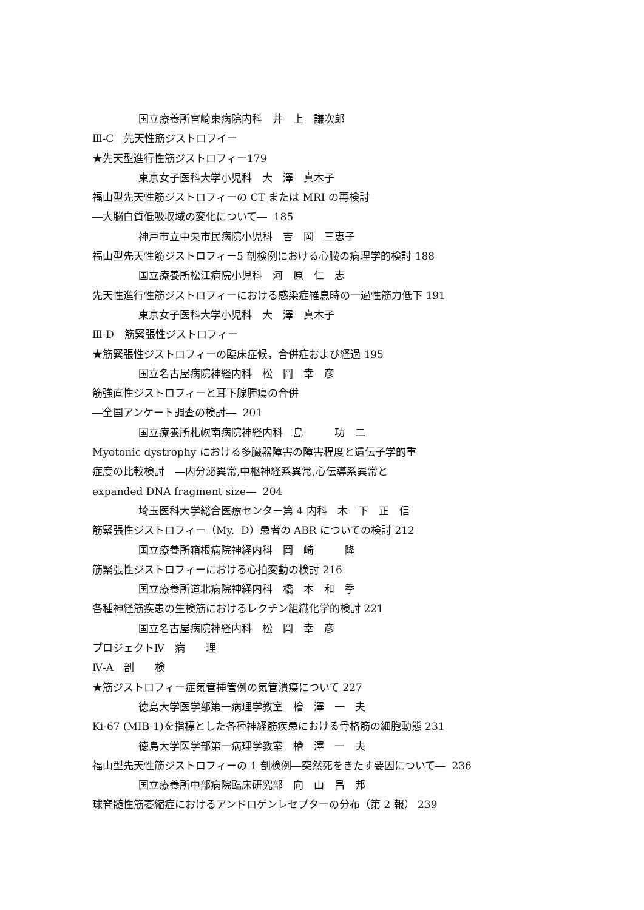国立療養所宮崎東病院内科　井　上　謙次郎
Ⅲ-C　先天性筋ジストロフイー
★先天型進行性筋ジストロフィー179
東京女子医科大学小児科　大　澤　真木子
福山型先天性筋ジストロフィーの CT または MRI の再検討
―大脳白質低吸収域の変化について― 185
神戸市立中央市民病院小児科　吉　岡　三恵子
福山型先天性筋ジストロフィー5 剖検例における心臓の病理学的検討 188
国立療養所松江病院小児科　河　原　仁　志
先天性進行性筋ジストロフィーにおける感染症罹息時の一過性筋力低下 191
東京女子医科大学小児科　大　澤　真木子
Ⅲ-D　筋緊張性ジストロフィー
★筋緊張性ジストロフィーの臨床症候，合併症および経過 195
国立名古屋病院神経内科　松　岡　幸　彦
筋強直性ジストロフィーと耳下腺腫瘍の合併
―全国アンケート調査の検討― 201
国立療養所札幌南病院神経内科　島　　　功　二
Myotonic dystrophy における多臓器障害の障害程度と遺伝子学的重
症度の比較検討　―内分泌異常,中枢神経系異常,心伝導系異常と
expanded DNA fragment size― 204
埼玉医科大学総合医療センター第 4 内科　木　下　正　信
筋緊張性ジストロフィー（My. D）患者の ABR についての検討 212
国立療養所箱根病院神経内科　岡　崎　　　隆
筋緊張性ジストロフィーにおける心拍変動の検討 216
国立療養所道北病院神経内科　橋　本　和　季
各種神経筋疾患の生検筋におけるレクチン組織化学的検討 221
国立名古屋病院神経内科　松　岡　幸　彦
プロジェクトⅣ　病　　理
Ⅳ-A　剖　　検
★筋ジストロフィー症気管挿管例の気管潰瘍について 227
徳島大学医学部第一病理学教室　檜　澤　一　夫
Ki-67 (MIB-1)を指標とした各種神経筋疾患における骨格筋の細胞動態 231
徳島大学医学部第一病理学教室　檜　澤　一　夫
福山型先天性筋ジストロフィーの 1 剖検例―突然死をきたす要因について― 236
国立療養所中部病院臨床研究部　向　山　昌　邦
球脊髄性筋萎縮症におけるアンドロゲンレセプターの分布（第 2 報） 239